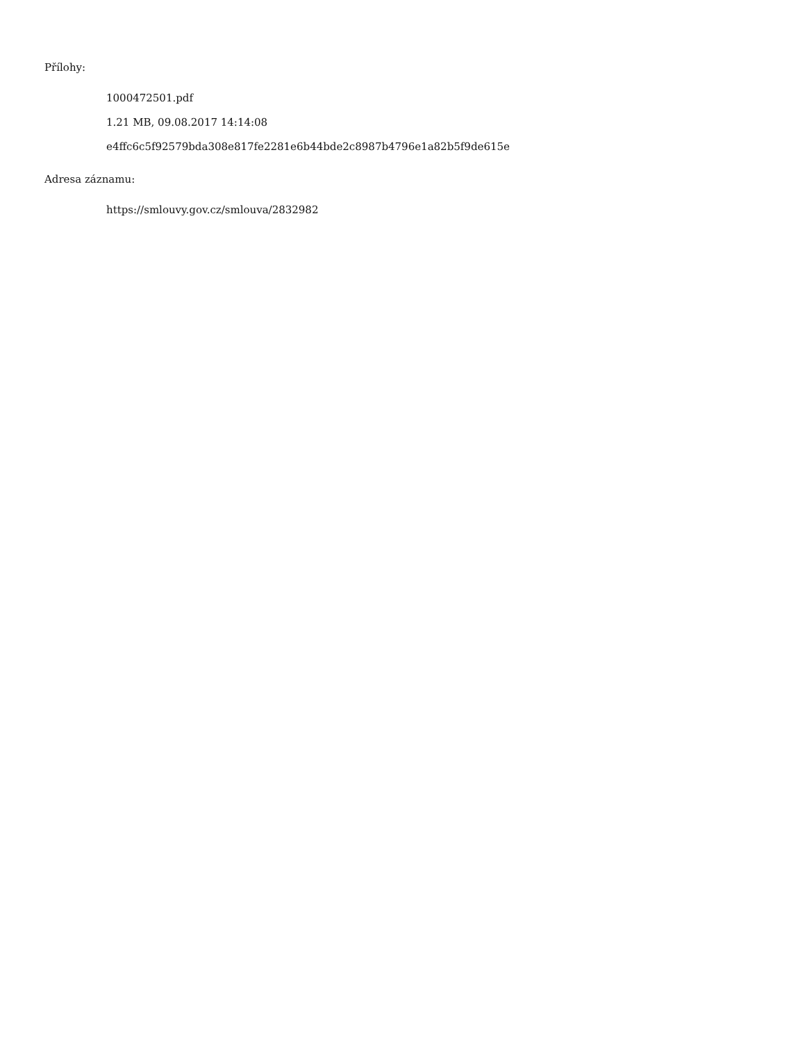Přílohy:
1000472501.pdf
1.21 MB, 09.08.2017 14:14:08
e4ffc6c5f92579bda308e817fe2281e6b44bde2c8987b4796e1a82b5f9de615e
Adresa záznamu:
https://smlouvy.gov.cz/smlouva/2832982